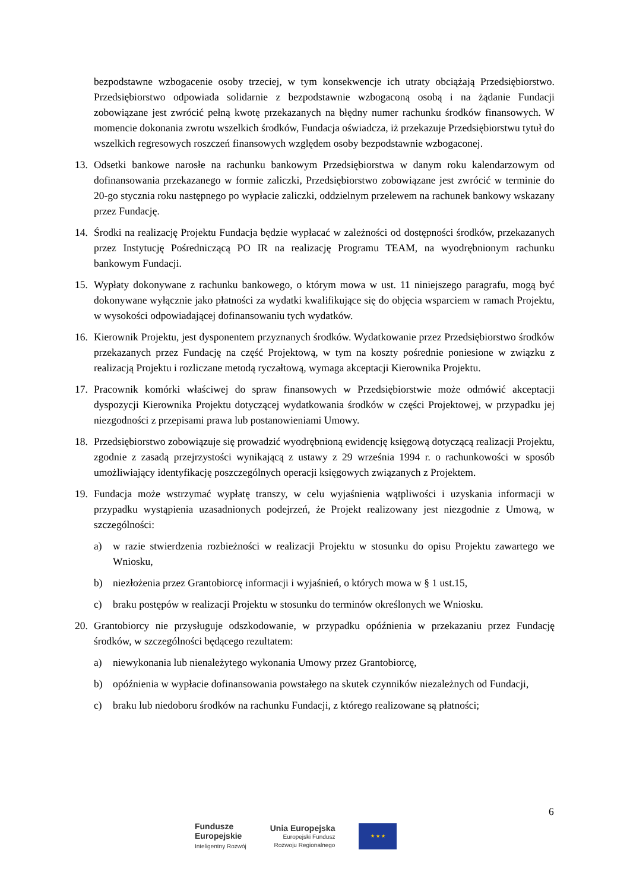bezpodstawne wzbogacenie osoby trzeciej, w tym konsekwencje ich utraty obciążają Przedsiębiorstwo. Przedsiębiorstwo odpowiada solidarnie z bezpodstawnie wzbogaconą osobą i na żądanie Fundacji zobowiązane jest zwrócić pełną kwotę przekazanych na błędny numer rachunku środków finansowych. W momencie dokonania zwrotu wszelkich środków, Fundacja oświadcza, iż przekazuje Przedsiębiorstwu tytuł do wszelkich regresowych roszczeń finansowych względem osoby bezpodstawnie wzbogaconej.
13. Odsetki bankowe narosłe na rachunku bankowym Przedsiębiorstwa w danym roku kalendarzowym od dofinansowania przekazanego w formie zaliczki, Przedsiębiorstwo zobowiązane jest zwrócić w terminie do 20-go stycznia roku następnego po wypłacie zaliczki, oddzielnym przelewem na rachunek bankowy wskazany przez Fundację.
14. Środki na realizację Projektu Fundacja będzie wypłacać w zależności od dostępności środków, przekazanych przez Instytucję Pośredniczącą PO IR na realizację Programu TEAM, na wyodrębnionym rachunku bankowym Fundacji.
15. Wypłaty dokonywane z rachunku bankowego, o którym mowa w ust. 11 niniejszego paragrafu, mogą być dokonywane wyłącznie jako płatności za wydatki kwalifikujące się do objęcia wsparciem w ramach Projektu, w wysokości odpowiadającej dofinansowaniu tych wydatków.
16. Kierownik Projektu, jest dysponentem przyznanych środków. Wydatkowanie przez Przedsiębiorstwo środków przekazanych przez Fundację na część Projektową, w tym na koszty pośrednie poniesione w związku z realizacją Projektu i rozliczane metodą ryczałtową, wymaga akceptacji Kierownika Projektu.
17. Pracownik komórki właściwej do spraw finansowych w Przedsiębiorstwie może odmówić akceptacji dyspozycji Kierownika Projektu dotyczącej wydatkowania środków w części Projektowej, w przypadku jej niezgodności z przepisami prawa lub postanowieniami Umowy.
18. Przedsiębiorstwo zobowiązuje się prowadzić wyodrębnioną ewidencję księgową dotyczącą realizacji Projektu, zgodnie z zasadą przejrzystości wynikającą z ustawy z 29 września 1994 r. o rachunkowości w sposób umożliwiający identyfikację poszczególnych operacji księgowych związanych z Projektem.
19. Fundacja może wstrzymać wypłatę transzy, w celu wyjaśnienia wątpliwości i uzyskania informacji w przypadku wystąpienia uzasadnionych podejrzeń, że Projekt realizowany jest niezgodnie z Umową, w szczególności:
a) w razie stwierdzenia rozbieżności w realizacji Projektu w stosunku do opisu Projektu zawartego we Wniosku,
b) niezłożenia przez Grantobiorcę informacji i wyjaśnień, o których mowa w § 1 ust.15,
c) braku postępów w realizacji Projektu w stosunku do terminów określonych we Wniosku.
20. Grantobiorcy nie przysługuje odszkodowanie, w przypadku opóźnienia w przekazaniu przez Fundację środków, w szczególności będącego rezultatem:
a) niewykonania lub nienależytego wykonania Umowy przez Grantobiorcę,
b) opóźnienia w wypłacie dofinansowania powstałego na skutek czynników niezależnych od Fundacji,
c) braku lub niedoboru środków na rachunku Fundacji, z którego realizowane są płatności;
6
Fundusze
Europejskie
Inteligentny Rozwój
Unia Europejska
Europejski Fundusz
Rozwoju Regionalnego
★ ★ ★